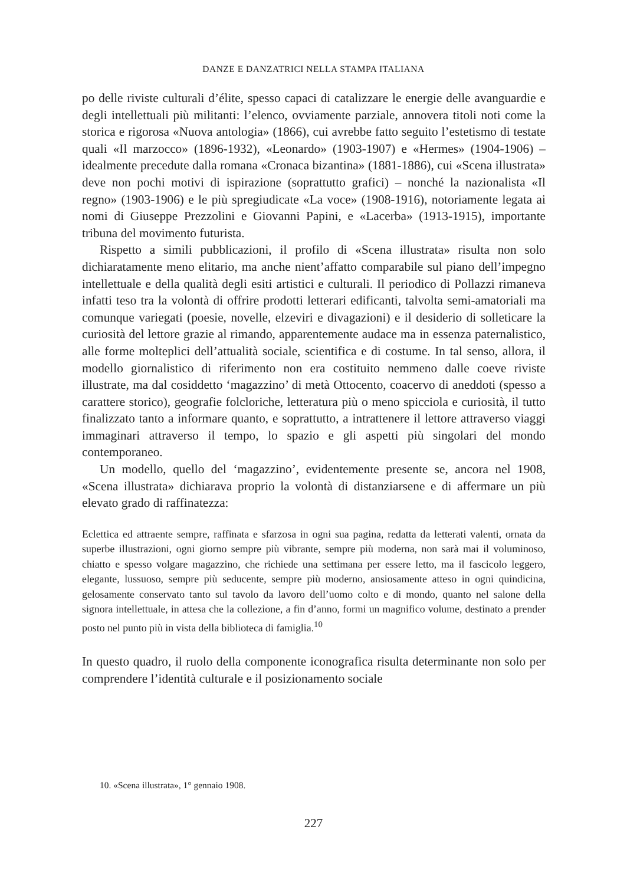DANZE E DANZATRICI NELLA STAMPA ITALIANA
po delle riviste culturali d’élite, spesso capaci di catalizzare le energie delle avanguardie e degli intellettuali più militanti: l’elenco, ovviamente parziale, annovera titoli noti come la storica e rigorosa «Nuova antologia» (1866), cui avrebbe fatto seguito l’estetismo di testate quali «Il marzocco» (1896-1932), «Leonardo» (1903-1907) e «Hermes» (1904-1906) – idealmente precedute dalla romana «Cronaca bizantina» (1881-1886), cui «Scena illustrata» deve non pochi motivi di ispirazione (soprattutto grafici) – nonché la nazionalista «Il regno» (1903-1906) e le più spregiudicate «La voce» (1908-1916), notoriamente legata ai nomi di Giuseppe Prezzolini e Giovanni Papini, e «Lacerba» (1913-1915), importante tribuna del movimento futurista.
Rispetto a simili pubblicazioni, il profilo di «Scena illustrata» risulta non solo dichiaratamente meno elitario, ma anche nient’affatto comparabile sul piano dell’impegno intellettuale e della qualità degli esiti artistici e culturali. Il periodico di Pollazzi rimaneva infatti teso tra la volontà di offrire prodotti letterari edificanti, talvolta semi-amatoriali ma comunque variegati (poesie, novelle, elzeviri e divagazioni) e il desiderio di solleticare la curiosità del lettore grazie al rimando, apparentemente audace ma in essenza paternalistico, alle forme molteplici dell’attualità sociale, scientifica e di costume. In tal senso, allora, il modello giornalistico di riferimento non era costituito nemmeno dalle coeve riviste illustrate, ma dal cosiddetto ‘magazzino’ di metà Ottocento, coacervo di aneddoti (spesso a carattere storico), geografie folcloriche, letteratura più o meno spicciola e curiosità, il tutto finalizzato tanto a informare quanto, e soprattutto, a intrattenere il lettore attraverso viaggi immaginari attraverso il tempo, lo spazio e gli aspetti più singolari del mondo contemporaneo.
Un modello, quello del ‘magazzino’, evidentemente presente se, ancora nel 1908, «Scena illustrata» dichiarava proprio la volontà di distanziarsene e di affermare un più elevato grado di raffinatezza:
Eclettica ed attraente sempre, raffinata e sfarzosa in ogni sua pagina, redatta da letterati valenti, ornata da superbe illustrazioni, ogni giorno sempre più vibrante, sempre più moderna, non sarà mai il voluminoso, chiatto e spesso volgare magazzino, che richiede una settimana per essere letto, ma il fascicolo leggero, elegante, lussuoso, sempre più seducente, sempre più moderno, ansiosamente atteso in ogni quindicina, gelosamente conservato tanto sul tavolo da lavoro dell’uomo colto e di mondo, quanto nel salone della signora intellettuale, in attesa che la collezione, a fin d’anno, formi un magnifico volume, destinato a prender posto nel punto più in vista della biblioteca di famiglia.<sup>10</sup>
In questo quadro, il ruolo della componente iconografica risulta determinante non solo per comprendere l’identità culturale e il posizionamento sociale
10. «Scena illustrata», 1° gennaio 1908.
227